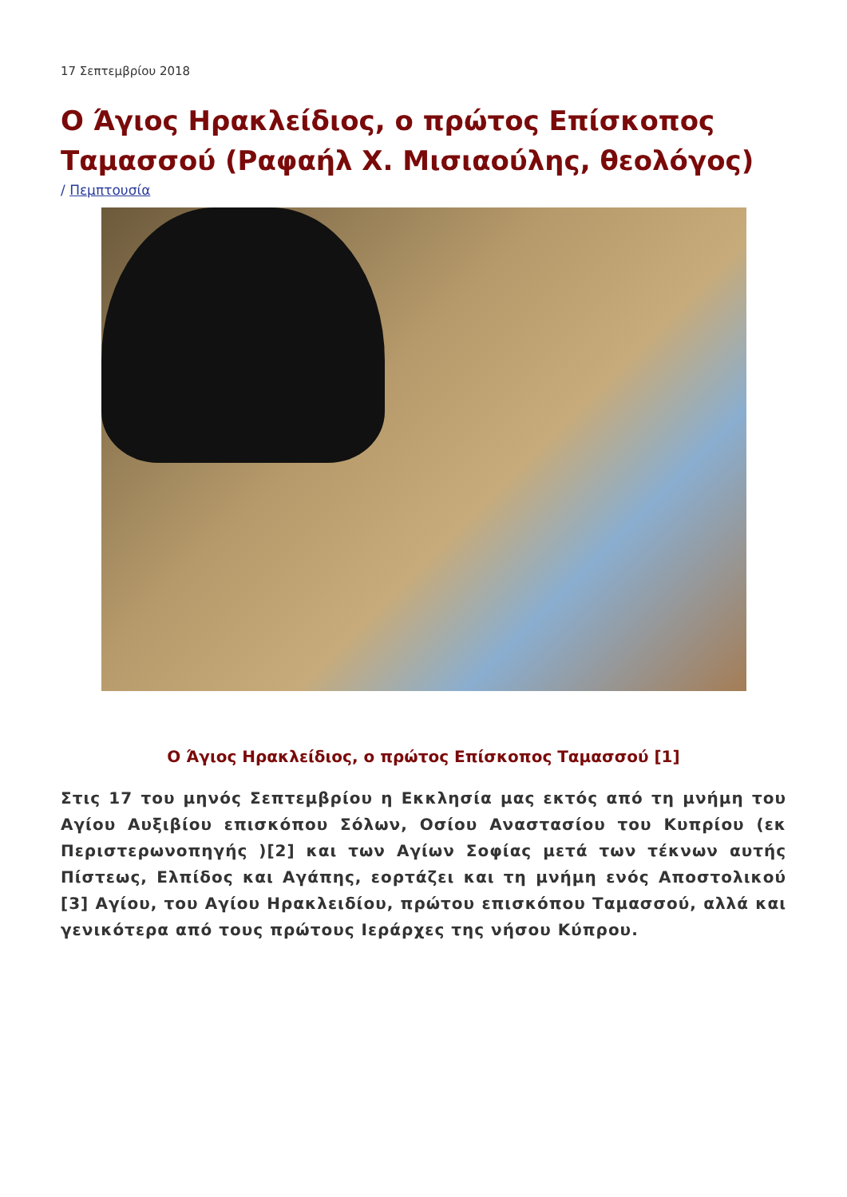17 Σεπτεμβρίου 2018
Ο Άγιος Ηρακλείδιος, ο πρώτος Επίσκοπος Ταμασσού (Ραφαήλ Χ. Μισιαούλης, θεολόγος)
/ Πεμπτουσία
Ο Άγιος Ηρακλείδιος, ο πρώτος Επίσκοπος Ταμασσού [1]
Στις 17 του μηνός Σεπτεμβρίου η Εκκλησία μας εκτός από τη μνήμη του Αγίου Αυξιβίου επισκόπου Σόλων, Οσίου Αναστασίου του Κυπρίου (εκ Περιστερωνοπηγής )[2] και των Αγίων Σοφίας μετά των τέκνων αυτής Πίστεως, Ελπίδος και Αγάπης, εορτάζει και τη μνήμη ενός Αποστολικού [3] Αγίου, του Αγίου Ηρακλειδίου, πρώτου επισκόπου Ταμασσού, αλλά και γενικότερα από τους πρώτους Ιεράρχες της νήσου Κύπρου.